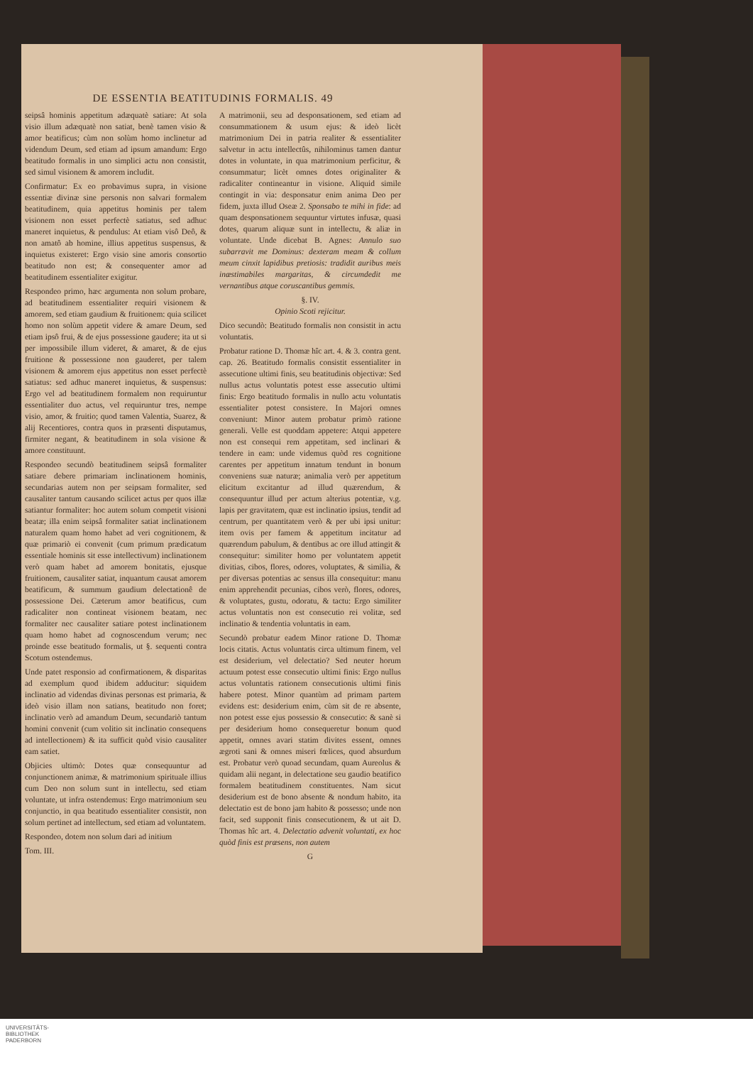DE ESSENTIA BEATITUDINIS FORMALIS. 49
seipsâ hominis appetitum adæquatè satiare: At sola visio illum adæquatè non satiat, benè tamen visio & amor beatificus; cùm non solùm homo inclinetur ad videndum Deum, sed etiam ad ipsum amandum: Ergo beatitudo formalis in uno simplici actu non consistit, sed simul visionem & amorem includit.
Confirmatur: Ex eo probavimus supra, in visione essentiæ divinæ sine personis non salvari formalem beatitudinem, quia appetitus hominis per talem visionem non esset perfectè satiatus, sed adhuc maneret inquietus, & pendulus: At etiam visô Deô, & non amatô ab homine, illius appetitus suspensus, & inquietus existeret: Ergo visio sine amoris consortio beatitudo non est; & consequenter amor ad beatitudinem essentialiter exigitur.
Respondeo primo, hæc argumenta non solum probare, ad beatitudinem essentialiter requiri visionem & amorem, sed etiam gaudium & fruitionem: quia scilicet homo non solùm appetit videre & amare Deum, sed etiam ipsô frui, & de ejus possessione gaudere; ita ut si per impossibile illum videret, & amaret, & de ejus fruitione & possessione non gauderet, per talem visionem & amorem ejus appetitus non esset perfectè satiatus: sed adhuc maneret inquietus, & suspensus: Ergo vel ad beatitudinem formalem non requiruntur essentialiter duo actus, vel requiruntur tres, nempe visio, amor, & fruitio; quod tamen Valentia, Suarez, & alij Recentiores, contra quos in præsenti disputamus, firmiter negant, & beatitudinem in sola visione & amore constituunt.
Respondeo secundò beatitudinem seipsâ formaliter satiare debere primariam inclinationem hominis, secundarias autem non per seipsam formaliter, sed causaliter tantum causando scilicet actus per quos illæ satiantur formaliter: hoc autem solum competit visioni beatæ; illa enim seipsâ formaliter satiat inclinationem naturalem quam homo habet ad veri cognitionem, & quæ primariò ei convenit (cum primum prædicatum essentiale hominis sit esse intellectivum) inclinationem verò quam habet ad amorem bonitatis, ejusque fruitionem, causaliter satiat, inquantum causat amorem beatificum, & summum gaudium delectationê de possessione Dei. Cæterum amor beatificus, cum radicaliter non contineat visionem beatam, nec formaliter nec causaliter satiare potest inclinationem quam homo habet ad cognoscendum verum; nec proinde esse beatitudo formalis, ut §. sequenti contra Scotum ostendemus.
Unde patet responsio ad confirmationem, & disparitas ad exemplum quod ibidem adducitur: siquidem inclinatio ad videndas divinas personas est primaria, & ideò visio illam non satians, beatitudo non foret; inclinatio verò ad amandum Deum, secundariò tantum homini convenit (cum volitio sit inclinatio consequens ad intellectionem) & ita sufficit quòd visio causaliter eam satiet.
Objicies ultimò: Dotes quæ consequuntur ad conjunctionem animæ, & matrimonium spirituale illius cum Deo non solum sunt in intellectu, sed etiam voluntate, ut infra ostendemus: Ergo matrimonium seu conjunctio, in qua beatitudo essentialiter consistit, non solum pertinet ad intellectum, sed etiam ad voluntatem.
Respondeo, dotem non solum dari ad initium
Tom. III.
A matrimonii, seu ad desponsationem, sed etiam ad consummationem & usum ejus: & ideò licèt matrimonium Dei in patria realiter & essentialiter salvetur in actu intellectûs, nihilominus tamen dantur dotes in voluntate, in qua matrimonium perficitur, & consummatur; licèt omnes dotes originaliter & radicaliter contineantur in visione. Aliquid simile contingit in via: desponsatur enim anima Deo per fidem, juxta illud Oseæ 2. Sponsabo te mihi in fide: ad quam desponsationem sequuntur virtutes infusæ, quasi dotes, quarum aliquæ sunt in intellectu, & aliæ in voluntate. Unde dicebat B. Agnes: Annulo suo subarravit me Dominus: dexteram meam & collum meum cinxit lapidibus pretiosis: tradidit auribus meis inæstimabiles margaritas, & circumdedit me vernantibus atque coruscantibus gemmis.
§. IV.
Opinio Scoti rejicitur.
Dico secundò: Beatitudo formalis non consistit in actu voluntatis.
Probatur ratione D. Thomæ hîc art. 4. & 3. contra gent. cap. 26. Beatitudo formalis consistit essentialiter in assecutione ultimi finis, seu beatitudinis objectivæ: Sed nullus actus voluntatis potest esse assecutio ultimi finis: Ergo beatitudo formalis in nullo actu voluntatis essentialiter potest consistere. In Majori omnes conveniunt: Minor autem probatur primò ratione generali. Velle est quoddam appetere: Atqui appetere non est consequi rem appetitam, sed inclinari & tendere in eam: unde videmus quòd res cognitione carentes per appetitum innatum tendunt in bonum conveniens suæ naturæ; animalia verò per appetitum elicitum excitantur ad illud quærendum, & consequuntur illud per actum alterius potentiæ, v.g. lapis per gravitatem, quæ est inclinatio ipsius, tendit ad centrum, per quantitatem verò & per ubi ipsi unitur: item ovis per famem & appetitum incitatur ad quærendum pabulum, & dentibus ac ore illud attingit & consequitur: similiter homo per voluntatem appetit divitias, cibos, flores, odores, voluptates, & similia, & per diversas potentias ac sensus illa consequitur: manu enim apprehendit pecunias, cibos verò, flores, odores, & voluptates, gustu, odoratu, & tactu: Ergo similiter actus voluntatis non est consecutio rei volitæ, sed inclinatio & tendentia voluntatis in eam.
Secundò probatur eadem Minor ratione D. Thomæ locis citatis. Actus voluntatis circa ultimum finem, vel est desiderium, vel delectatio? Sed neuter horum actuum potest esse consecutio ultimi finis: Ergo nullus actus voluntatis rationem consecutionis ultimi finis habere potest. Minor quantùm ad primam partem evidens est: desiderium enim, cùm sit de re absente, non potest esse ejus possessio & consecutio: & sanè si per desiderium homo consequeretur bonum quod appetit, omnes avari statim divites essent, omnes ægroti sani & omnes miseri fœlices, quod absurdum est. Probatur verò quoad secundam, quam Aureolus & quidam alii negant, in delectatione seu gaudio beatifico formalem beatitudinem constituentes. Nam sicut desiderium est de bono absente & nondum habito, ita delectatio est de bono jam habito & possesso; unde non facit, sed supponit finis consecutionem, & ut ait D. Thomas hîc art. 4. Delectatio advenit voluntati, ex hoc quòd finis est præsens, non autem
G
UNIVERSITÄTS-
BIBLIOTHEK
PADERBORN